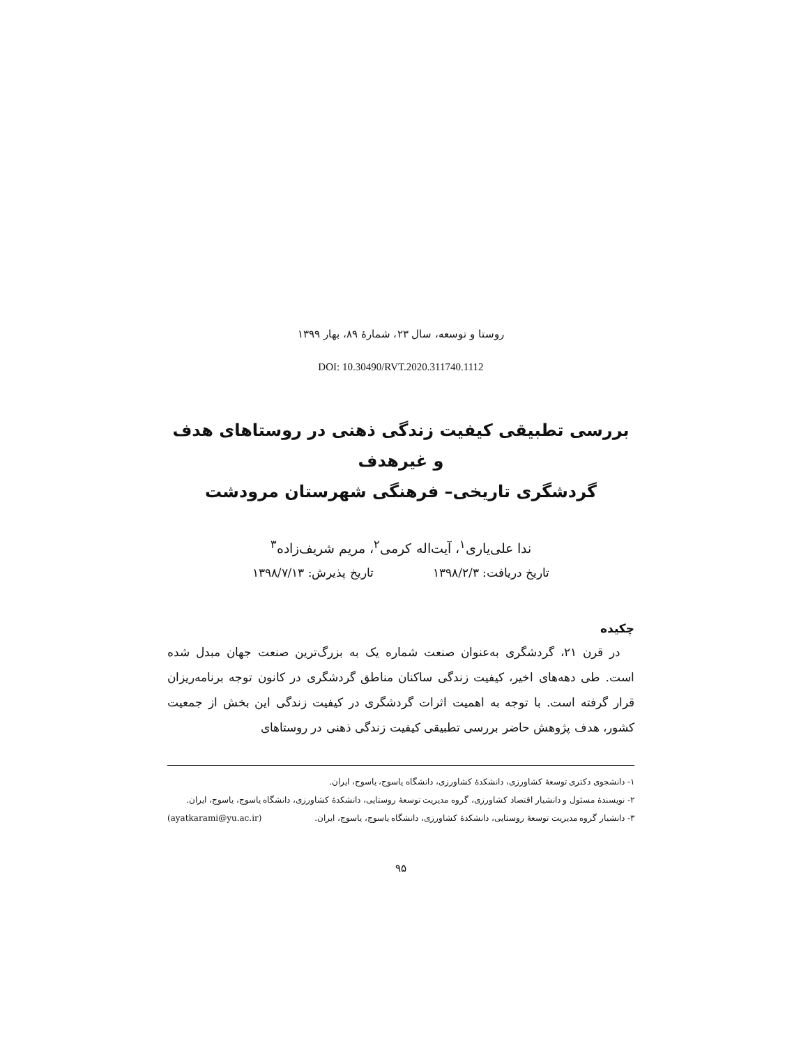روستا و توسعه، سال ۲۳، شمارهٔ ۸۹، بهار ۱۳۹۹
DOI: 10.30490/RVT.2020.311740.1112
بررسی تطبیقی کیفیت زندگی ذهنی در روستاهای هدف و غیرهدف
گردشگری تاریخی– فرهنگی شهرستان مرودشت
ندا علی‌یاری<sup>۱</sup>، آیت‌اله کرمی<sup>۲</sup>، مریم شریف‌زاده<sup>۳</sup>
تاریخ دریافت: ۱۳۹۸/۲/۳ تاریخ پذیرش: ۱۳۹۸/۷/۱۳
چکیده
در قرن ۲۱، گردشگری به‌عنوان صنعت شماره یک به بزرگ‌ترین صنعت جهان مبدل شده است. طی دهه‌های اخیر، کیفیت زندگی ساکنان مناطق گردشگری در کانون توجه برنامه‌ریزان قرار گرفته است. با توجه به اهمیت اثرات گردشگری در کیفیت زندگی این بخش از جمعیت کشور، هدف پژوهش حاضر بررسی تطبیقی کیفیت زندگی ذهنی در روستاهای
۱- دانشجوی دکتری توسعهٔ کشاورزی، دانشکدهٔ کشاورزی، دانشگاه یاسوج، یاسوج، ایران.
۲- نویسندهٔ مسئول و دانشیار اقتصاد کشاورزی، گروه مدیریت توسعهٔ روستایی، دانشکدهٔ کشاورزی، دانشگاه یاسوج، یاسوج، ایران. (ayatkarami@yu.ac.ir)
۳- دانشیار گروه مدیریت توسعهٔ روستایی، دانشکدهٔ کشاورزی، دانشگاه یاسوج، یاسوج، ایران.
۹۵